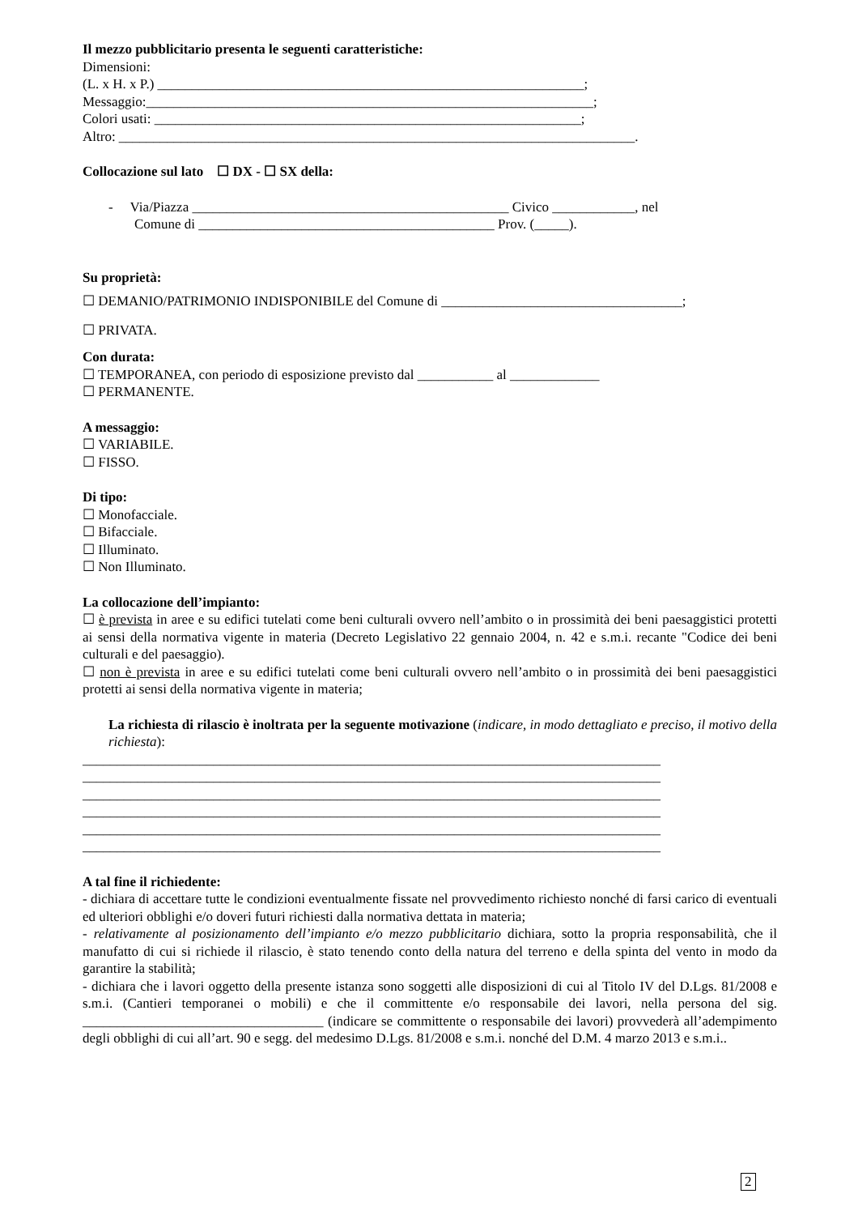Il mezzo pubblicitario presenta le seguenti caratteristiche:
Dimensioni:
(L. x H. x P.) ______________________________________________________________;
Messaggio:_________________________________________________________________;
Colori usati: ______________________________________________________________;
Altro: ___________________________________________________________________________.
Collocazione sul lato ☐ DX - ☐ SX della:
- Via/Piazza ______________________________________________ Civico ____________, nel
Comune di ___________________________________________ Prov. (_____).
Su proprietà:
☐ DEMANIO/PATRIMONIO INDISPONIBILE del Comune di ___________________________________;
☐ PRIVATA.
Con durata:
☐ TEMPORANEA, con periodo di esposizione previsto dal ___________ al _____________
☐ PERMANENTE.
A messaggio:
☐ VARIABILE.
☐ FISSO.
Di tipo:
☐ Monofacciale.
☐ Bifacciale.
☐ Illuminato.
☐ Non Illuminato.
La collocazione dell’impianto:
☐ è prevista in aree e su edifici tutelati come beni culturali ovvero nell’ambito o in prossimità dei beni paesaggistici protetti ai sensi della normativa vigente in materia (Decreto Legislativo 22 gennaio 2004, n. 42 e s.m.i. recante "Codice dei beni culturali e del paesaggio).
☐ non è prevista in aree e su edifici tutelati come beni culturali ovvero nell’ambito o in prossimità dei beni paesaggistici protetti ai sensi della normativa vigente in materia;
La richiesta di rilascio è inoltrata per la seguente motivazione (indicare, in modo dettagliato e preciso, il motivo della richiesta):
____________________________________________________________________________________
____________________________________________________________________________________
____________________________________________________________________________________
____________________________________________________________________________________
____________________________________________________________________________________
____________________________________________________________________________________
A tal fine il richiedente:
- dichiara di accettare tutte le condizioni eventualmente fissate nel provvedimento richiesto nonché di farsi carico di eventuali ed ulteriori obblighi e/o doveri futuri richiesti dalla normativa dettata in materia;
- relativamente al posizionamento dell’impianto e/o mezzo pubblicitario dichiara, sotto la propria responsabilità, che il manufatto di cui si richiede il rilascio, è stato tenendo conto della natura del terreno e della spinta del vento in modo da garantire la stabilità;
- dichiara che i lavori oggetto della presente istanza sono soggetti alle disposizioni di cui al Titolo IV del D.Lgs. 81/2008 e s.m.i. (Cantieri temporanei o mobili) e che il committente e/o responsabile dei lavori, nella persona del sig. ___________________________________ (indicare se committente o responsabile dei lavori) provvederà all’adempimento degli obblighi di cui all’art. 90 e segg. del medesimo D.Lgs. 81/2008 e s.m.i. nonché del D.M. 4 marzo 2013 e s.m.i..
2